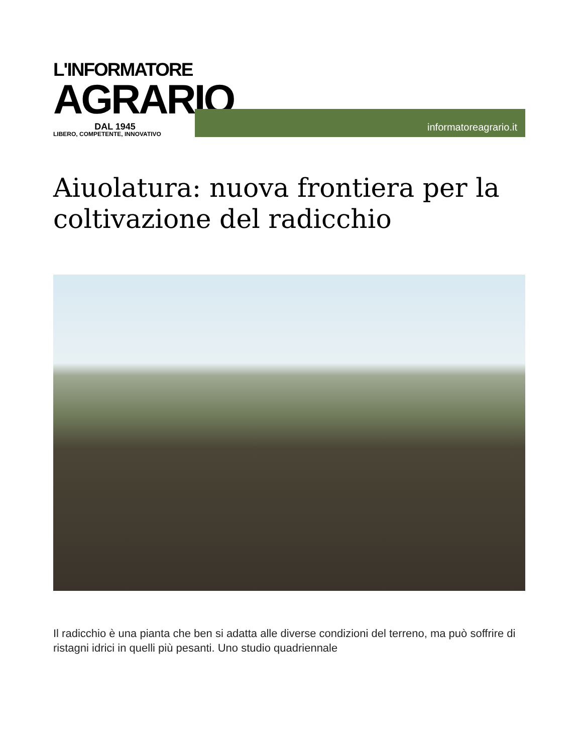L'INFORMATORE
AGRARIO
DAL 1945
LIBERO, COMPETENTE, INNOVATIVO
informatoreagrario.it
Aiuolatura: nuova frontiera per la coltivazione del radicchio
Il radicchio è una pianta che ben si adatta alle diverse condizioni del terreno, ma può soffrire di ristagni idrici in quelli più pesanti. Uno studio quadriennale